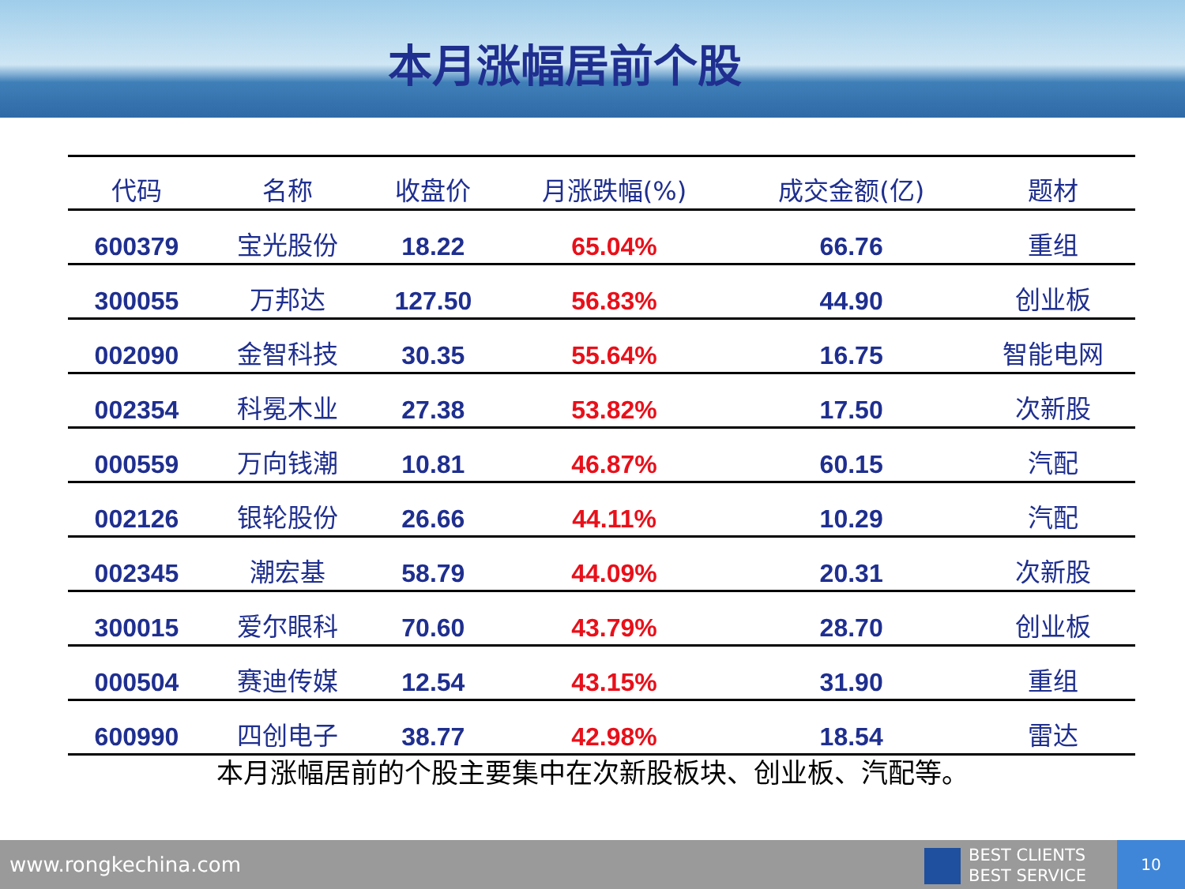本月涨幅居前个股
| 代码 | 名称 | 收盘价 | 月涨跌幅(%) | 成交金额(亿) | 题材 |
| --- | --- | --- | --- | --- | --- |
| 600379 | 宝光股份 | 18.22 | 65.04% | 66.76 | 重组 |
| 300055 | 万邦达 | 127.50 | 56.83% | 44.90 | 创业板 |
| 002090 | 金智科技 | 30.35 | 55.64% | 16.75 | 智能电网 |
| 002354 | 科冕木业 | 27.38 | 53.82% | 17.50 | 次新股 |
| 000559 | 万向钱潮 | 10.81 | 46.87% | 60.15 | 汽配 |
| 002126 | 银轮股份 | 26.66 | 44.11% | 10.29 | 汽配 |
| 002345 | 潮宏基 | 58.79 | 44.09% | 20.31 | 次新股 |
| 300015 | 爱尔眼科 | 70.60 | 43.79% | 28.70 | 创业板 |
| 000504 | 赛迪传媒 | 12.54 | 43.15% | 31.90 | 重组 |
| 600990 | 四创电子 | 38.77 | 42.98% | 18.54 | 雷达 |
本月涨幅居前的个股主要集中在次新股板块、创业板、汽配等。
www.rongkechina.com
BEST CLIENTS
BEST SERVICE
10